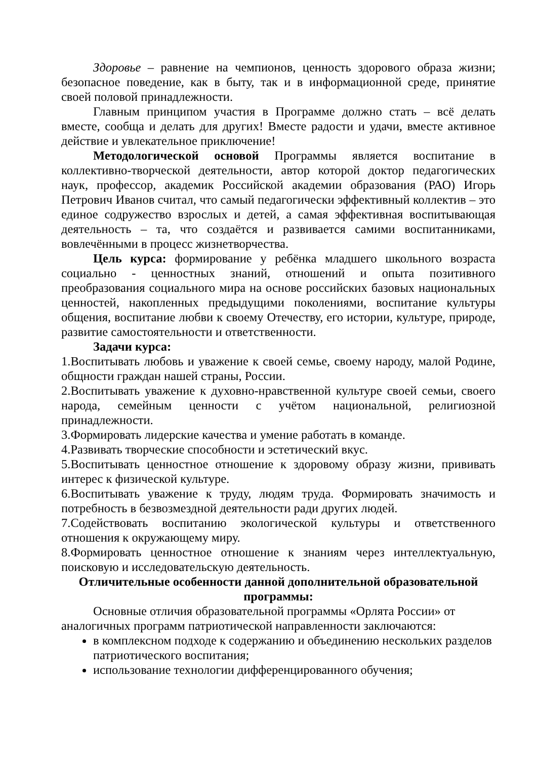Здоровье – равнение на чемпионов, ценность здорового образа жизни; безопасное поведение, как в быту, так и в информационной среде, принятие своей половой принадлежности.
Главным принципом участия в Программе должно стать – всё делать вместе, сообща и делать для других! Вместе радости и удачи, вместе активное действие и увлекательное приключение!
Методологической основой Программы является воспитание в коллективно-творческой деятельности, автор которой доктор педагогических наук, профессор, академик Российской академии образования (РАО) Игорь Петрович Иванов считал, что самый педагогически эффективный коллектив – это единое содружество взрослых и детей, а самая эффективная воспитывающая деятельность – та, что создаётся и развивается самими воспитанниками, вовлечёнными в процесс жизнетворчества.
Цель курса: формирование у ребёнка младшего школьного возраста социально - ценностных знаний, отношений и опыта позитивного преобразования социального мира на основе российских базовых национальных ценностей, накопленных предыдущими поколениями, воспитание культуры общения, воспитание любви к своему Отечеству, его истории, культуре, природе, развитие самостоятельности и ответственности.
Задачи курса:
1.Воспитывать любовь и уважение к своей семье, своему народу, малой Родине, общности граждан нашей страны, России.
2.Воспитывать уважение к духовно-нравственной культуре своей семьи, своего народа, семейным ценности с учётом национальной, религиозной принадлежности.
3.Формировать лидерские качества и умение работать в команде.
4.Развивать творческие способности и эстетический вкус.
5.Воспитывать ценностное отношение к здоровому образу жизни, прививать интерес к физической культуре.
6.Воспитывать уважение к труду, людям труда. Формировать значимость и потребность в безвозмездной деятельности ради других людей.
7.Содействовать воспитанию экологической культуры и ответственного отношения к окружающему миру.
8.Формировать ценностное отношение к знаниям через интеллектуальную, поисковую и исследовательскую деятельность.
Отличительные особенности данной дополнительной образовательной программы:
Основные отличия образовательной программы «Орлята России» от аналогичных программ патриотической направленности заключаются:
в комплексном подходе к содержанию и объединению нескольких разделов патриотического воспитания;
использование технологии дифференцированного обучения;